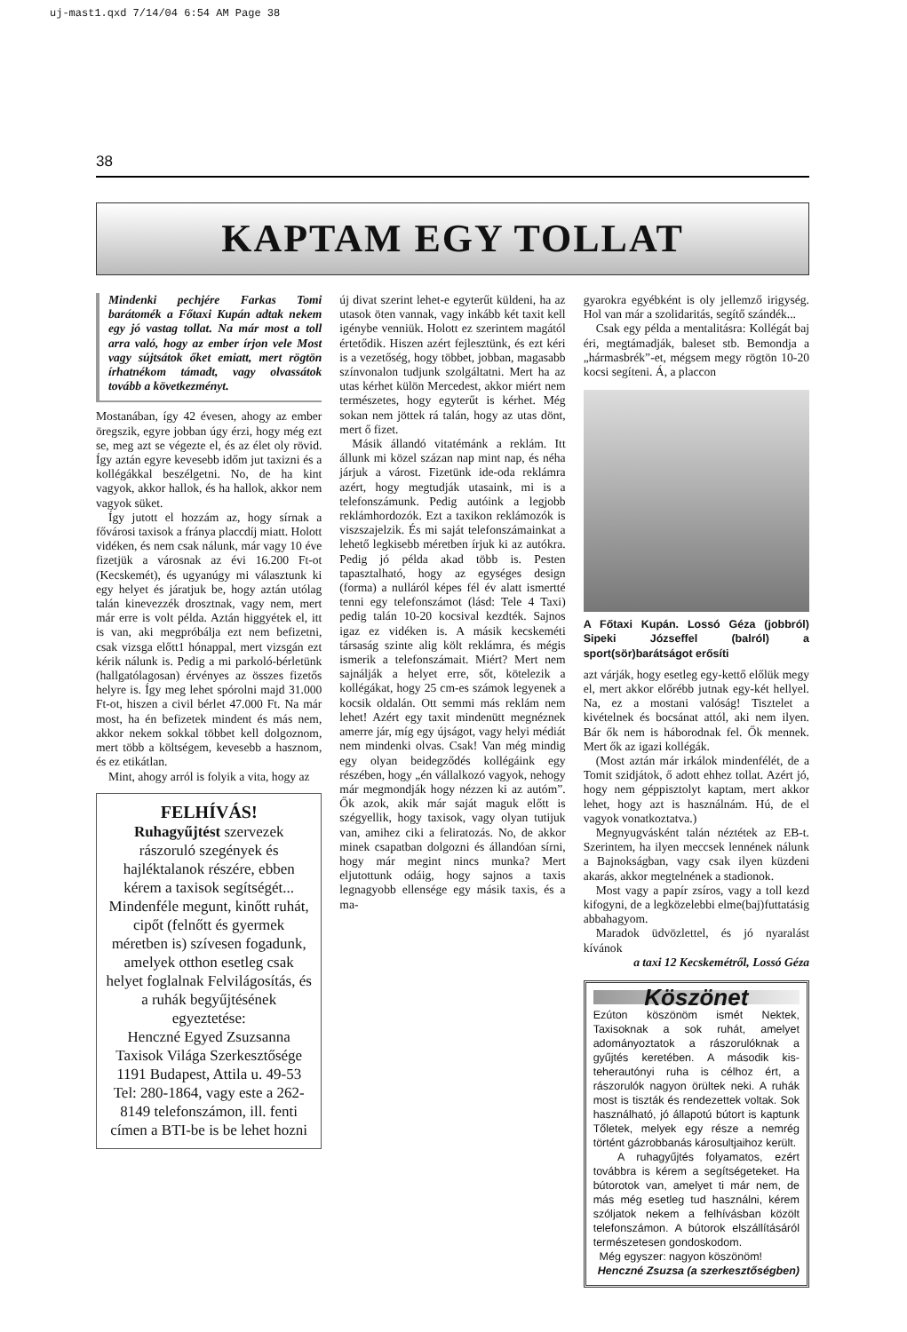uj-mast1.qxd 7/14/04 6:54 AM Page 38
38
KAPTAM EGY TOLLAT
Mindenki pechjére Farkas Tomi barátomék a Főtaxi Kupán adtak nekem egy jó vastag tollat. Na már most a toll arra való, hogy az ember írjon vele Most vagy sújtsátok őket emiatt, mert rögtön írhatnékom támadt, vagy olvassátok tovább a következményt.
Mostanában, így 42 évesen, ahogy az ember öregszik, egyre jobban úgy érzi, hogy még ezt se, meg azt se végezte el, és az élet oly rövid. Így aztán egyre kevesebb időm jut taxizni és a kollégákkal beszélgetni. No, de ha kint vagyok, akkor hallok, és ha hallok, akkor nem vagyok süket.
Így jutott el hozzám az, hogy sírnak a fővárosi taxisok a fránya placcdíj miatt. Holott vidéken, és nem csak nálunk, már vagy 10 éve fizetjük a városnak az évi 16.200 Ft-ot (Kecskemét), és ugyanúgy mi választunk ki egy helyet és járatjuk be, hogy aztán utólag talán kinevezzék drosztnak, vagy nem, mert már erre is volt példa. Aztán higgyétek el, itt is van, aki megpróbálja ezt nem befizetni, csak vizsga előtt1 hónappal, mert vizsgán ezt kérik nálunk is. Pedig a mi parkoló-bérletünk (hallgatólagosan) érvényes az összes fizetős helyre is. Így meg lehet spórolni majd 31.000 Ft-ot, hiszen a civil bérlet 47.000 Ft. Na már most, ha én befizetek mindent és más nem, akkor nekem sokkal többet kell dolgoznom, mert több a költségem, kevesebb a hasznom, és ez etikátlan.
Mint, ahogy arról is folyik a vita, hogy az
FELHÍVÁS!
Ruhagyűjtést szervezek rászoruló szegények és hajléktalanok részére, ebben kérem a taxisok segítségét... Mindenféle megunt, kinőtt ruhát, cipőt (felnőtt és gyermek méretben is) szívesen fogadunk, amelyek otthon esetleg csak helyet foglalnak Felvilágosítás, és a ruhák begyűjtésének egyeztetése:
Henczné Egyed Zsuzsanna Taxisok Világa Szerkesztősége 1191 Budapest, Attila u. 49-53 Tel: 280-1864, vagy este a 262-8149 telefonszámon, ill. fenti címen a BTI-be is be lehet hozni
új divat szerint lehet-e egyterűt küldeni, ha az utasok öten vannak, vagy inkább két taxit kell igénybe venniük. Holott ez szerintem magától értetődik. Hiszen azért fejlesztünk, és ezt kéri is a vezetőség, hogy többet, jobban, magasabb színvonalon tudjunk szolgáltatni. Mert ha az utas kérhet külön Mercedest, akkor miért nem természetes, hogy egyterűt is kérhet. Még sokan nem jöttek rá talán, hogy az utas dönt, mert ő fizet.
Másik állandó vitatémánk a reklám. Itt állunk mi közel százan nap mint nap, és néha járjuk a várost. Fizetünk ide-oda reklámra azért, hogy megtudják utasaink, mi is a telefonszámunk. Pedig autóink a legjobb reklámhordozók. Ezt a taxikon reklámozók is viszszajelzik. És mi saját telefonszámainkat a lehető legkisebb méretben írjuk ki az autókra. Pedig jó példa akad több is. Pesten tapasztalható, hogy az egységes design (forma) a nulláról képes fél év alatt ismertté tenni egy telefonszámot (lásd: Tele 4 Taxi) pedig talán 10-20 kocsival kezdték. Sajnos igaz ez vidéken is. A másik kecskeméti társaság szinte alig költ reklámra, és mégis ismerik a telefonszámait. Miért? Mert nem sajnálják a helyet erre, sőt, kötelezik a kollégákat, hogy 25 cm-es számok legyenek a kocsik oldalán. Ott semmi más reklám nem lehet! Azért egy taxit mindenütt megnéznek amerre jár, míg egy újságot, vagy helyi médiát nem mindenki olvas. Csak! Van még mindig egy olyan beidegződés kollégáink egy részében, hogy „én vállalkozó vagyok, nehogy már megmondják hogy nézzen ki az autóm”. Ők azok, akik már saját maguk előtt is szégyellik, hogy taxisok, vagy olyan tutijuk van, amihez ciki a feliratozás. No, de akkor minek csapatban dolgozni és állandóan sírni, hogy már megint nincs munka? Mert eljutottunk odáig, hogy sajnos a taxis legnagyobb ellensége egy másik taxis, és a ma-
gyarokra egyébként is oly jellemző irigység. Hol van már a szolidaritás, segítő szándék...
Csak egy példa a mentalitásra: Kollégát baj éri, megtámadják, baleset stb. Bemondja a „hármasbrék”-et, mégsem megy rögtön 10-20 kocsi segíteni. Á, a placcon
A Főtaxi Kupán. Lossó Géza (jobbról) Sipeki Józseffel (balról) a sport(sör)barátságot erősíti
azt várják, hogy esetleg egy-kettő előlük megy el, mert akkor előrébb jutnak egy-két hellyel. Na, ez a mostani valóság! Tisztelet a kivételnek és bocsánat attól, aki nem ilyen. Bár ők nem is háborodnak fel. Ők mennek. Mert ők az igazi kollégák.
(Most aztán már irkálok mindenfélét, de a Tomit szidjátok, ő adott ehhez tollat. Azért jó, hogy nem géppisztolyt kaptam, mert akkor lehet, hogy azt is használnám. Hú, de el vagyok vonatkoztatva.)
Megnyugvásként talán néztétek az EB-t. Szerintem, ha ilyen meccsek lennének nálunk a Bajnokságban, vagy csak ilyen küzdeni akarás, akkor megtelnének a stadionok.
Most vagy a papír zsíros, vagy a toll kezd kifogyni, de a legközelebbi elme(baj)futtatásig abbahagyom.
Maradok üdvözlettel, és jó nyaralást kívánok
a taxi 12 Kecskemétről, Lossó Géza
Köszönet
Ezúton köszönöm ismét Nektek, Taxisoknak a sok ruhát, amelyet adományoztatok a rászorulóknak a gyűjtés keretében. A második kis-teherautónyi ruha is célhoz ért, a rászorulók nagyon örültek neki. A ruhák most is tiszták és rendezettek voltak. Sok használható, jó állapotú bútort is kaptunk Tőletek, melyek egy része a nemrég történt gázrobbanás károsultjaihoz került.
A ruhagyűjtés folyamatos, ezért továbbra is kérem a segítségeteket. Ha bútorotok van, amelyet ti már nem, de más még esetleg tud használni, kérem szóljatok nekem a felhívásban közölt telefonszámon. A bútorok elszállításáról természetesen gondoskodom.
Még egyszer: nagyon köszönöm!
Henczné Zsuzsa (a szerkesztőségben)